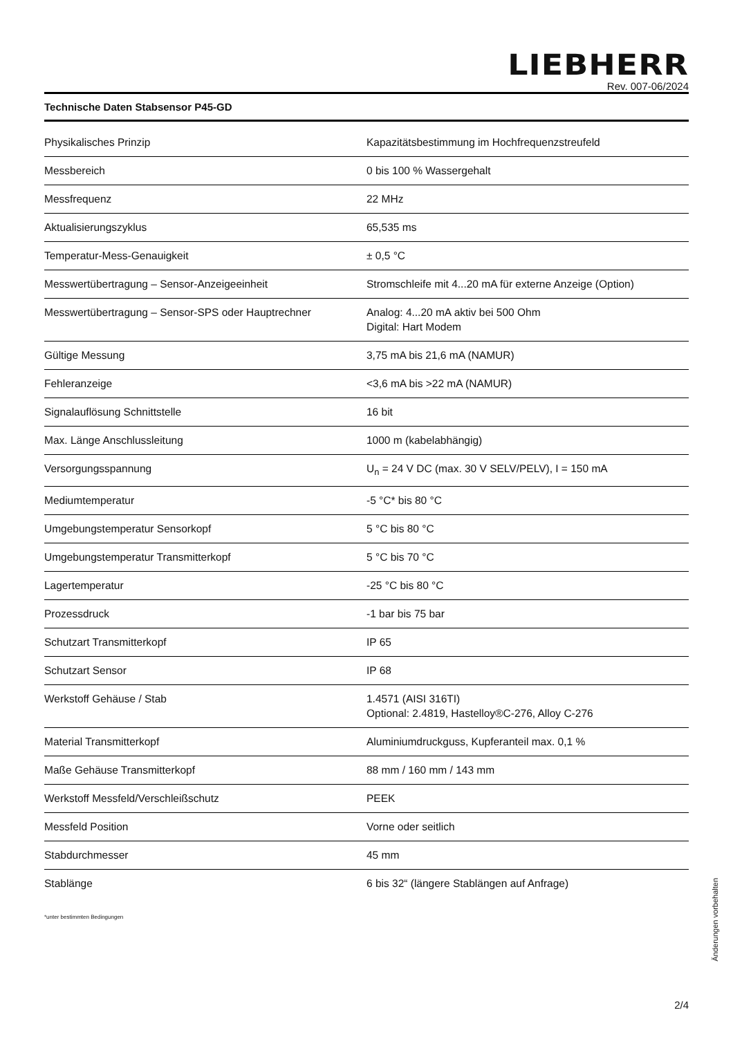LIEBHERR
Rev. 007-06/2024
Technische Daten Stabsensor P45-GD
| Physikalisches Prinzip | Kapazitätsbestimmung im Hochfrequenzstreufeld |
| Messbereich | 0 bis 100 % Wassergehalt |
| Messfrequenz | 22 MHz |
| Aktualisierungszyklus | 65,535 ms |
| Temperatur-Mess-Genauigkeit | ± 0,5 °C |
| Messwertübertragung – Sensor-Anzeigeeinheit | Stromschleife mit 4...20 mA für externe Anzeige (Option) |
| Messwertübertragung – Sensor-SPS oder Hauptrechner | Analog: 4...20 mA aktiv bei 500 Ohm Digital: Hart Modem |
| Gültige Messung | 3,75 mA bis 21,6 mA (NAMUR) |
| Fehleranzeige | <3,6 mA bis >22 mA (NAMUR) |
| Signalauflösung Schnittstelle | 16 bit |
| Max. Länge Anschlussleitung | 1000 m (kabelabhängig) |
| Versorgungsspannung | U<sub>n</sub> = 24 V DC (max. 30 V SELV/PELV), I = 150 mA |
| Mediumtemperatur | -5 °C* bis 80 °C |
| Umgebungstemperatur Sensorkopf | 5 °C bis 80 °C |
| Umgebungstemperatur Transmitterkopf | 5 °C bis 70 °C |
| Lagertemperatur | -25 °C bis 80 °C |
| Prozessdruck | -1 bar bis 75 bar |
| Schutzart Transmitterkopf | IP 65 |
| Schutzart Sensor | IP 68 |
| Werkstoff Gehäuse / Stab | 1.4571 (AISI 316TI) Optional: 2.4819, Hastelloy®C-276, Alloy C-276 |
| Material Transmitterkopf | Aluminiumdruckguss, Kupferanteil max. 0,1 % |
| Maße Gehäuse Transmitterkopf | 88 mm / 160 mm / 143 mm |
| Werkstoff Messfeld/Verschleißschutz | PEEK |
| Messfeld Position | Vorne oder seitlich |
| Stabdurchmesser | 45 mm |
| Stablänge | 6 bis 32“ (längere Stablängen auf Anfrage) |
*unter bestimmten Bedingungen
Änderungen vorbehalten
2/4